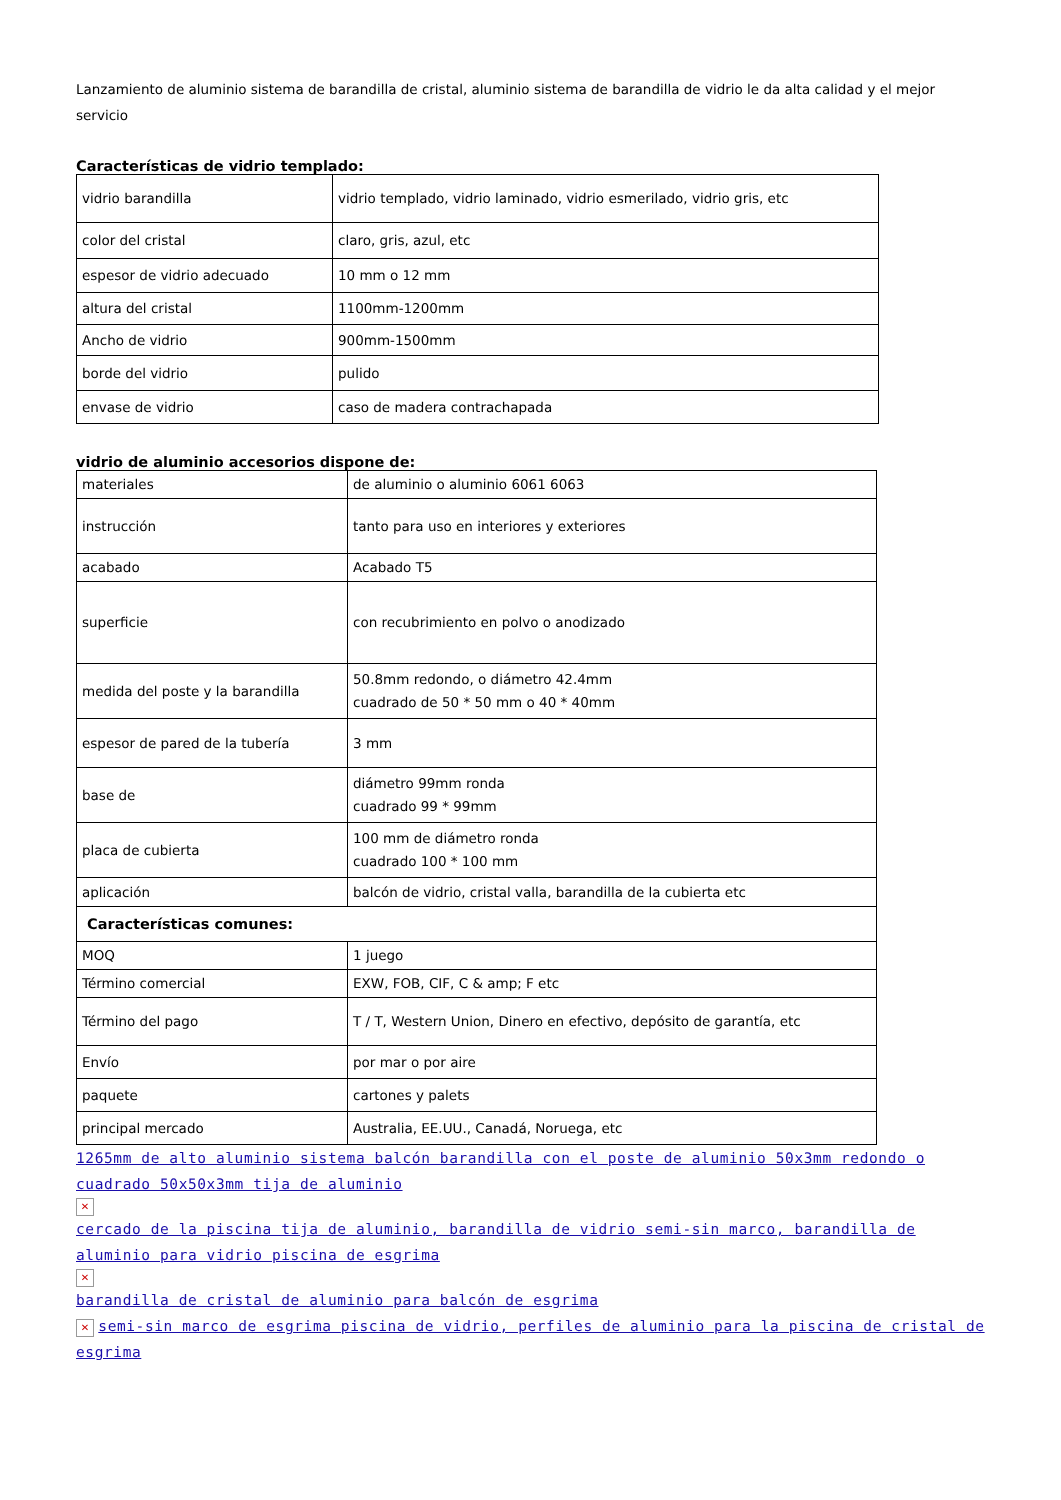Lanzamiento de aluminio sistema de barandilla de cristal, aluminio sistema de barandilla de vidrio le da alta calidad y el mejor servicio
Características de vidrio templado:
| vidrio barandilla | vidrio templado, vidrio laminado, vidrio esmerilado, vidrio gris, etc |
| color del cristal | claro, gris, azul, etc |
| espesor de vidrio adecuado | 10 mm o 12 mm |
| altura del cristal | 1100mm-1200mm |
| Ancho de vidrio | 900mm-1500mm |
| borde del vidrio | pulido |
| envase de vidrio | caso de madera contrachapada |
vidrio de aluminio accesorios dispone de:
| materiales | de aluminio o aluminio 6061 6063 |
| instrucción | tanto para uso en interiores y exteriores |
| acabado | Acabado T5 |
| superficie | con recubrimiento en polvo o anodizado |
| medida del poste y la barandilla | 50.8mm redondo, o diámetro 42.4mm cuadrado de 50 * 50 mm o 40 * 40mm |
| espesor de pared de la tubería | 3 mm |
| base de | diámetro 99mm ronda cuadrado 99 * 99mm |
| placa de cubierta | 100 mm de diámetro ronda cuadrado 100 * 100 mm |
| aplicación | balcón de vidrio, cristal valla, barandilla de la cubierta etc |
| Características comunes: | |
| MOQ | 1 juego |
| Término comercial | EXW, FOB, CIF, C & amp; F etc |
| Término del pago | T / T, Western Union, Dinero en efectivo, depósito de garantía, etc |
| Envío | por mar o por aire |
| paquete | cartones y palets |
| principal mercado | Australia, EE.UU., Canadá, Noruega, etc |
1265mm de alto aluminio sistema balcón barandilla con el poste de aluminio 50x3mm redondo o cuadrado 50x50x3mm tija de aluminio
✕
cercado de la piscina tija de aluminio, barandilla de vidrio semi-sin marco, barandilla de aluminio para vidrio piscina de esgrima
✕
barandilla de cristal de aluminio para balcón de esgrima
✕ semi-sin marco de esgrima piscina de vidrio, perfiles de aluminio para la piscina de cristal de esgrima